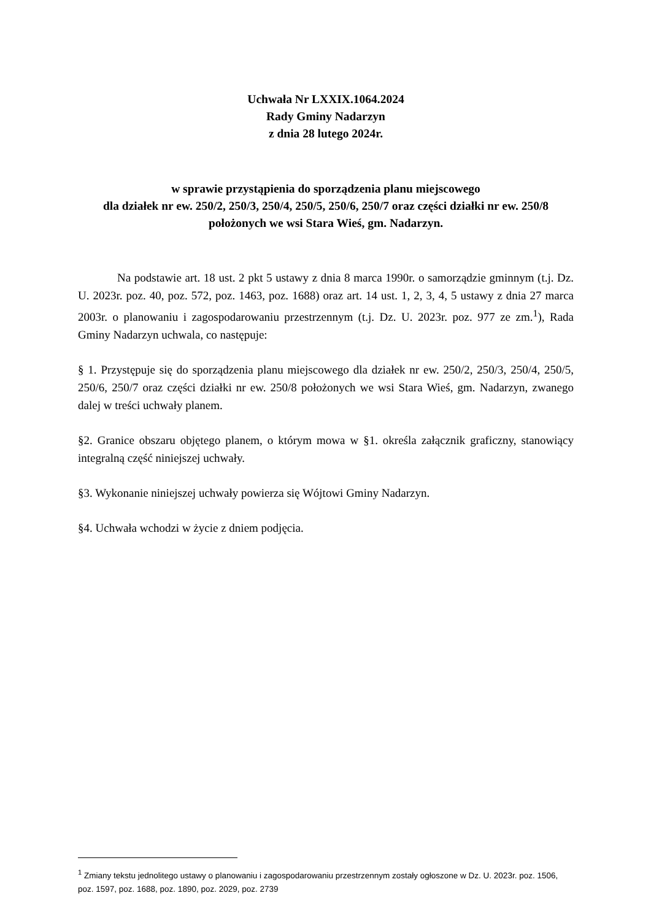Uchwała Nr LXXIX.1064.2024
Rady Gminy Nadarzyn
z dnia 28 lutego 2024r.
w sprawie przystąpienia do sporządzenia planu miejscowego
dla działek nr ew. 250/2, 250/3, 250/4, 250/5, 250/6, 250/7 oraz części działki nr ew. 250/8
położonych we wsi Stara Wieś, gm. Nadarzyn.
Na podstawie art. 18 ust. 2 pkt 5 ustawy z dnia 8 marca 1990r. o samorządzie gminnym (t.j. Dz. U. 2023r. poz. 40, poz. 572, poz. 1463, poz. 1688) oraz art. 14 ust. 1, 2, 3, 4, 5 ustawy z dnia 27 marca 2003r. o planowaniu i zagospodarowaniu przestrzennym (t.j. Dz. U. 2023r. poz. 977 ze zm.<sup>1</sup>), Rada Gminy Nadarzyn uchwala, co następuje:
§ 1. Przystępuje się do sporządzenia planu miejscowego dla działek nr ew. 250/2, 250/3, 250/4, 250/5, 250/6, 250/7 oraz części działki nr ew. 250/8 położonych we wsi Stara Wieś, gm. Nadarzyn, zwanego dalej w treści uchwały planem.
§2. Granice obszaru objętego planem, o którym mowa w §1. określa załącznik graficzny, stanowiący integralną część niniejszej uchwały.
§3. Wykonanie niniejszej uchwały powierza się Wójtowi Gminy Nadarzyn.
§4. Uchwała wchodzi w życie z dniem podjęcia.
<sup>1</sup> Zmiany tekstu jednolitego ustawy o planowaniu i zagospodarowaniu przestrzennym zostały ogłoszone w Dz. U. 2023r. poz. 1506, poz. 1597, poz. 1688, poz. 1890, poz. 2029, poz. 2739